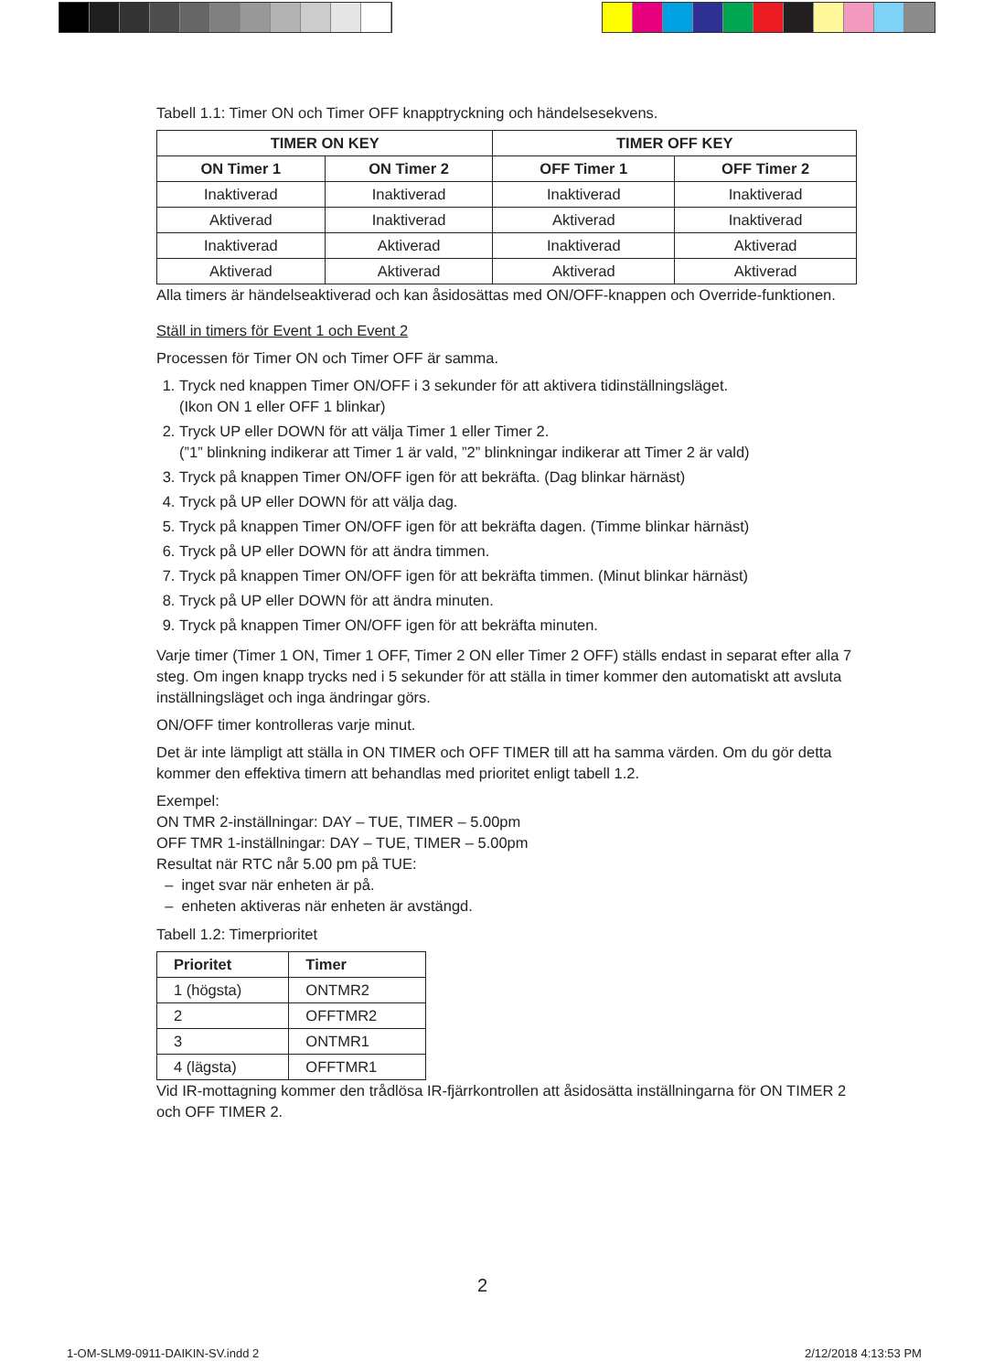Tabell 1.1: Timer ON och Timer OFF knapptryckning och händelsesekvens.
| TIMER ON KEY | | TIMER OFF KEY | |
| --- | --- | --- | --- |
| ON Timer 1 | ON Timer 2 | OFF Timer 1 | OFF Timer 2 |
| Inaktiverad | Inaktiverad | Inaktiverad | Inaktiverad |
| Aktiverad | Inaktiverad | Aktiverad | Inaktiverad |
| Inaktiverad | Aktiverad | Inaktiverad | Aktiverad |
| Aktiverad | Aktiverad | Aktiverad | Aktiverad |
Alla timers är händelseaktiverad och kan åsidosättas med ON/OFF-knappen och Override-funktionen.
Ställ in timers för Event 1 och Event 2
Processen för Timer ON och Timer OFF är samma.
1. Tryck ned knappen Timer ON/OFF i 3 sekunder för att aktivera tidinställningsläget.
(Ikon ON 1 eller OFF 1 blinkar)
2. Tryck UP eller DOWN för att välja Timer 1 eller Timer 2.
(”1” blinkning indikerar att Timer 1 är vald, ”2” blinkningar indikerar att Timer 2 är vald)
3. Tryck på knappen Timer ON/OFF igen för att bekräfta. (Dag blinkar härnäst)
4. Tryck på UP eller DOWN för att välja dag.
5. Tryck på knappen Timer ON/OFF igen för att bekräfta dagen. (Timme blinkar härnäst)
6. Tryck på UP eller DOWN för att ändra timmen.
7. Tryck på knappen Timer ON/OFF igen för att bekräfta timmen. (Minut blinkar härnäst)
8. Tryck på UP eller DOWN för att ändra minuten.
9. Tryck på knappen Timer ON/OFF igen för att bekräfta minuten.
Varje timer (Timer 1 ON, Timer 1 OFF, Timer 2 ON eller Timer 2 OFF) ställs endast in separat efter alla 7 steg. Om ingen knapp trycks ned i 5 sekunder för att ställa in timer kommer den automatiskt att avsluta inställningsläget och inga ändringar görs.
ON/OFF timer kontrolleras varje minut.
Det är inte lämpligt att ställa in ON TIMER och OFF TIMER till att ha samma värden. Om du gör detta kommer den effektiva timern att behandlas med prioritet enligt tabell 1.2.
Exempel:
ON TMR 2-inställningar: DAY – TUE, TIMER – 5.00pm
OFF TMR 1-inställningar: DAY – TUE, TIMER – 5.00pm
Resultat när RTC når 5.00 pm på TUE:
– inget svar när enheten är på.
– enheten aktiveras när enheten är avstängd.
Tabell 1.2: Timerprioritet
| Prioritet | Timer |
| --- | --- |
| 1 (högsta) | ONTMR2 |
| 2 | OFFTMR2 |
| 3 | ONTMR1 |
| 4 (lägsta) | OFFTMR1 |
Vid IR-mottagning kommer den trådlösa IR-fjärrkontrollen att åsidosätta inställningarna för ON TIMER 2 och OFF TIMER 2.
2
1-OM-SLM9-0911-DAIKIN-SV.indd 2
2/12/2018 4:13:53 PM